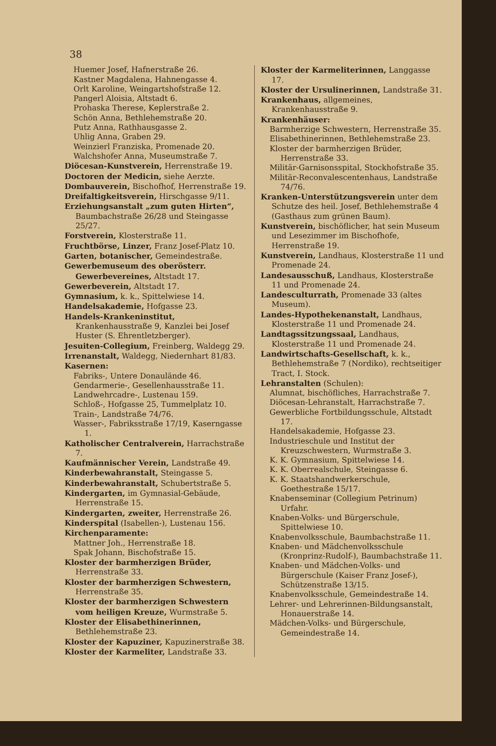38
Huemer Josef, Hafnerstraße 26.
Kastner Magdalena, Hahnengasse 4.
Orlt Karoline, Weingartshofstraße 12.
Pangerl Aloisia, Altstadt 6.
Prohaska Therese, Keplerstraße 2.
Schön Anna, Bethlehemstraße 20.
Putz Anna, Rathhausgasse 2.
Uhlig Anna, Graben 29.
Weinzierl Franziska, Promenade 20.
Walchshofer Anna, Museumstraße 7.
Diöcesan-Kunstverein, Herrenstraße 19.
Doctoren der Medicin, siehe Aerzte.
Dombauverein, Bischofhof, Herrenstraße 19.
Dreifaltigkeitsverein, Hirschgasse 9/11.
Erziehungsanstalt „zum guten Hirten“, Baumbachstraße 26/28 und Steingasse 25/27.
Forstverein, Klosterstraße 11.
Fruchtbörse, Linzer, Franz Josef-Platz 10.
Garten, botanischer, Gemeindestraße.
Gewerbemuseum des oberösterr. Gewerbevereines, Altstadt 17.
Gewerbeverein, Altstadt 17.
Gymnasium, k. k., Spittelwiese 14.
Handelsakademie, Hofgasse 23.
Handels-Krankeninstitut, Krankenhausstraße 9, Kanzlei bei Josef Huster (S. Ehrentletzberger).
Jesuiten-Collegium, Freinberg, Waldegg 29.
Irrenanstalt, Waldegg, Niedernhart 81/83.
Kasernen:
Fabriks-, Untere Donaulände 46.
Gendarmerie-, Gesellenhausstraße 11.
Landwehrcadre-, Lustenau 159.
Schloß-, Hofgasse 25, Tummelplatz 10.
Train-, Landstraße 74/76.
Wasser-, Fabriksstraße 17/19, Kaserngasse 1.
Katholischer Centralverein, Harrachstraße 7.
Kaufmännischer Verein, Landstraße 49.
Kinderbewahranstalt, Steingasse 5.
Kinderbewahranstalt, Schubertstraße 5.
Kindergarten, im Gymnasial-Gebäude, Herrenstraße 15.
Kindergarten, zweiter, Herrenstraße 26.
Kinderspital (Isabellen-), Lustenau 156.
Kirchenparamente:
Mattner Joh., Herrenstraße 18.
Spak Johann, Bischofstraße 15.
Kloster der barmherzigen Brüder, Herrenstraße 33.
Kloster der barmherzigen Schwestern, Herrenstraße 35.
Kloster der barmherzigen Schwestern vom heiligen Kreuze, Wurmstraße 5.
Kloster der Elisabethinerinnen, Bethlehemstraße 23.
Kloster der Kapuziner, Kapuzinerstraße 38.
Kloster der Karmeliter, Landstraße 33.
Kloster der Karmeliterinnen, Langgasse 17.
Kloster der Ursulinerinnen, Landstraße 31.
Krankenhaus, allgemeines, Krankenhausstraße 9.
Krankenhäuser:
Barmherzige Schwestern, Herrenstraße 35.
Elisabethinerinnen, Bethlehemstraße 23.
Kloster der barmherzigen Brüder, Herrenstraße 33.
Militär-Garnisonsspital, Stockhofstraße 35.
Militär-Reconvalescentenhaus, Landstraße 74/76.
Kranken-Unterstützungsverein unter dem Schutze des heil. Josef, Bethlehemstraße 4 (Gasthaus zum grünen Baum).
Kunstverein, bischöflicher, hat sein Museum und Lesezimmer im Bischofhofe, Herrenstraße 19.
Kunstverein, Landhaus, Klosterstraße 11 und Promenade 24.
Landesausschuß, Landhaus, Klosterstraße 11 und Promenade 24.
Landesculturrath, Promenade 33 (altes Museum).
Landes-Hypothekenanstalt, Landhaus, Klosterstraße 11 und Promenade 24.
Landtagssitzungssaal, Landhaus, Klosterstraße 11 und Promenade 24.
Landwirtschafts-Gesellschaft, k. k., Bethlehemstraße 7 (Nordiko), rechtseitiger Tract, I. Stock.
Lehranstalten (Schulen):
Alumnat, bischöfliches, Harrachstraße 7.
Diöcesan-Lehranstalt, Harrachstraße 7.
Gewerbliche Fortbildungsschule, Altstadt 17.
Handelsakademie, Hofgasse 23.
Industrieschule und Institut der Kreuzschwestern, Wurmstraße 3.
K. K. Gymnasium, Spittelwiese 14.
K. K. Oberrealschule, Steingasse 6.
K. K. Staatshandwerkerschule, Goethestraße 15/17.
Knabenseminar (Collegium Petrinum) Urfahr.
Knaben-Volks- und Bürgerschule, Spittelwiese 10.
Knabenvolksschule, Baumbachstraße 11.
Knaben- und Mädchenvolksschule (Kronprinz-Rudolf-), Baumbachstraße 11.
Knaben- und Mädchen-Volks- und Bürgerschule (Kaiser Franz Josef-), Schützenstraße 13/15.
Knabenvolksschule, Gemeindestraße 14.
Lehrer- und Lehrerinnen-Bildungsanstalt, Honauerstraße 14.
Mädchen-Volks- und Bürgerschule, Gemeindestraße 14.